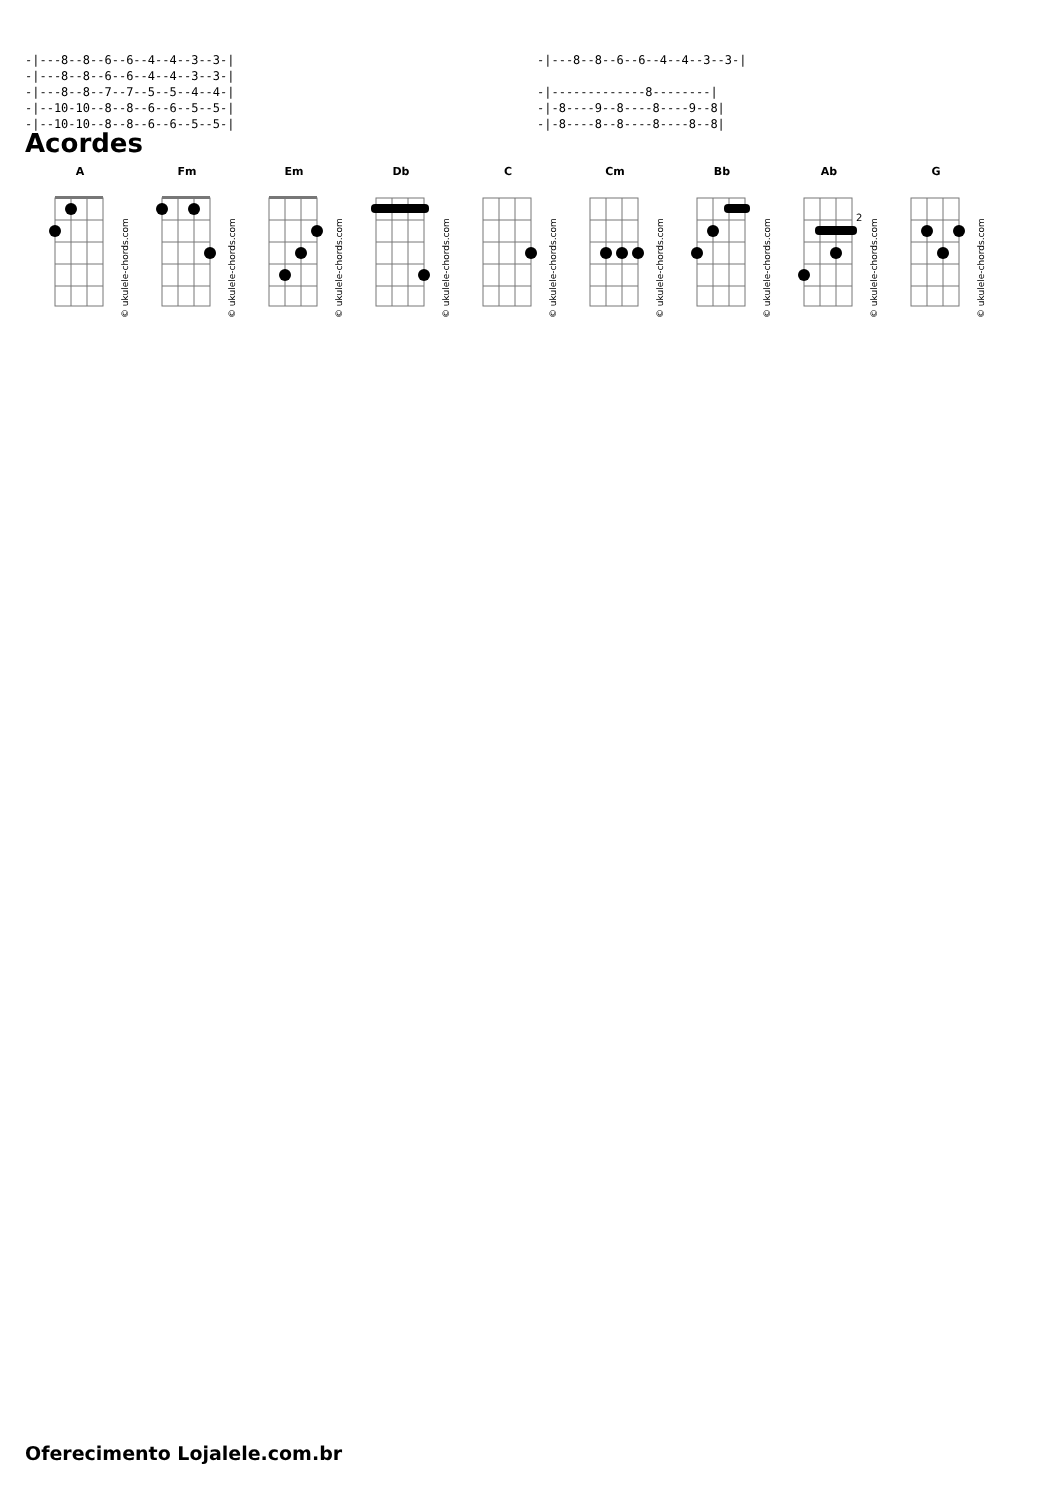-|---8--8--6--6--4--4--3--3-|
-|---8--8--6--6--4--4--3--3-|
-|---8--8--7--7--5--5--4--4-|
-|--10-10--8--8--6--6--5--5-|
-|--10-10--8--8--6--6--5--5-|
-|---8--8--6--6--4--4--3--3-|

-|-------------8--------|
-|-8----9--8----8----9--8|
-|-8----8--8----8----8--8|
Acordes
A
© ukulele-chords.com
Fm
© ukulele-chords.com
Em
© ukulele-chords.com
Db
© ukulele-chords.com
C
© ukulele-chords.com
Cm
© ukulele-chords.com
Bb
© ukulele-chords.com
Ab
2
© ukulele-chords.com
G
© ukulele-chords.com
Oferecimento Lojalele.com.br